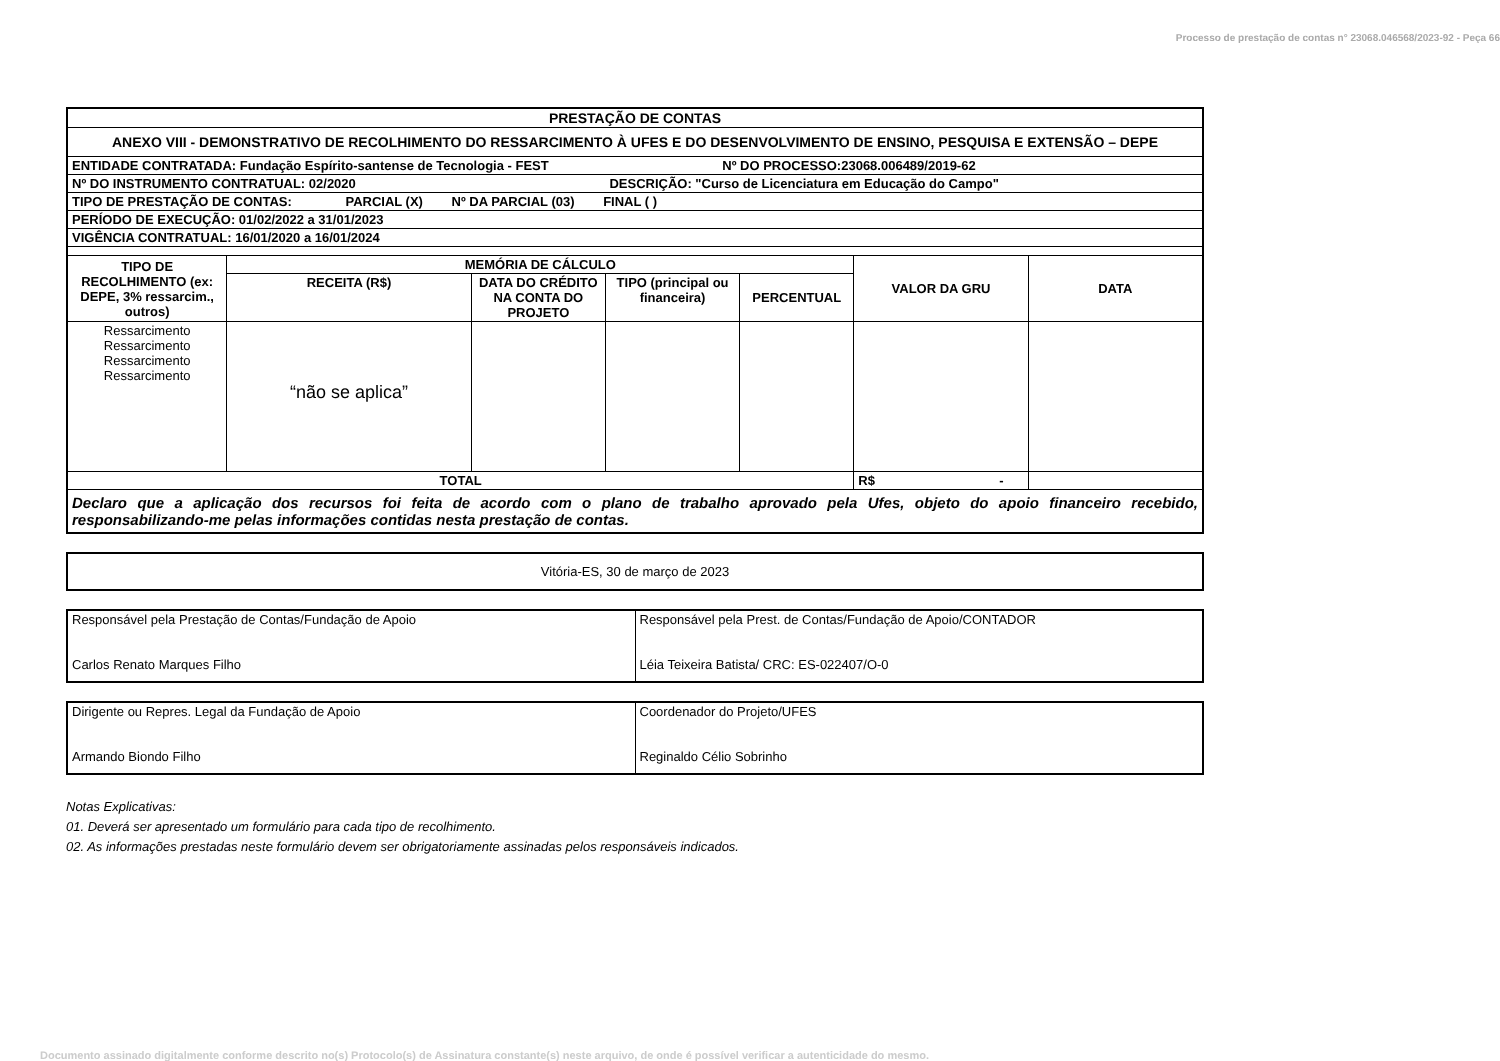Processo de prestação de contas n° 23068.046568/2023-92 - Peça 66
| PRESTAÇÃO DE CONTAS | | | | | | |
| ANEXO VIII - DEMONSTRATIVO DE RECOLHIMENTO DO RESSARCIMENTO À UFES E DO DESENVOLVIMENTO DE ENSINO, PESQUISA E EXTENSÃO – DEPE | | | | | | |
| ENTIDADE CONTRATADA: Fundação Espírito-santense de Tecnologia - FEST Nº DO PROCESSO:23068.006489/2019-62 | | | | | | |
| Nº DO INSTRUMENTO CONTRATUAL: 02/2020 DESCRIÇÃO: "Curso de Licenciatura em Educação do Campo" | | | | | | |
| TIPO DE PRESTAÇÃO DE CONTAS: PARCIAL (X) Nº DA PARCIAL (03) FINAL ( ) | | | | | | |
| PERÍODO DE EXECUÇÃO: 01/02/2022 a 31/01/2023 | | | | | | |
| VIGÊNCIA CONTRATUAL: 16/01/2020 a 16/01/2024 | | | | | | |
| TIPO DE RECOLHIMENTO (ex: DEPE, 3% ressarcim., outros) | MEMÓRIA DE CÁLCULO | | | | VALOR DA GRU | DATA |
| | RECEITA (R$) | DATA DO CRÉDITO NA CONTA DO PROJETO | TIPO (principal ou financeira) | PERCENTUAL | | |
| Ressarcimento Ressarcimento Ressarcimento Ressarcimento | “não se aplica” | | | | | |
| TOTAL | | | | | R$ - | |
| Declaro que a aplicação dos recursos foi feita de acordo com o plano de trabalho aprovado pela Ufes, objeto do apoio financeiro recebido, responsabilizando-me pelas informações contidas nesta prestação de contas. | | | | | | |
Vitória-ES, 30 de março de 2023
| Responsável pela Prestação de Contas/Fundação de Apoio Carlos Renato Marques Filho | Responsável pela Prest. de Contas/Fundação de Apoio/CONTADOR Léia Teixeira Batista/ CRC: ES-022407/O-0 |
| Dirigente ou Repres. Legal da Fundação de Apoio Armando Biondo Filho | Coordenador do Projeto/UFES Reginaldo Célio Sobrinho |
Notas Explicativas:
01. Deverá ser apresentado um formulário para cada tipo de recolhimento.
02. As informações prestadas neste formulário devem ser obrigatoriamente assinadas pelos responsáveis indicados.
Documento assinado digitalmente conforme descrito no(s) Protocolo(s) de Assinatura constante(s) neste arquivo, de onde é possível verificar a autenticidade do mesmo.